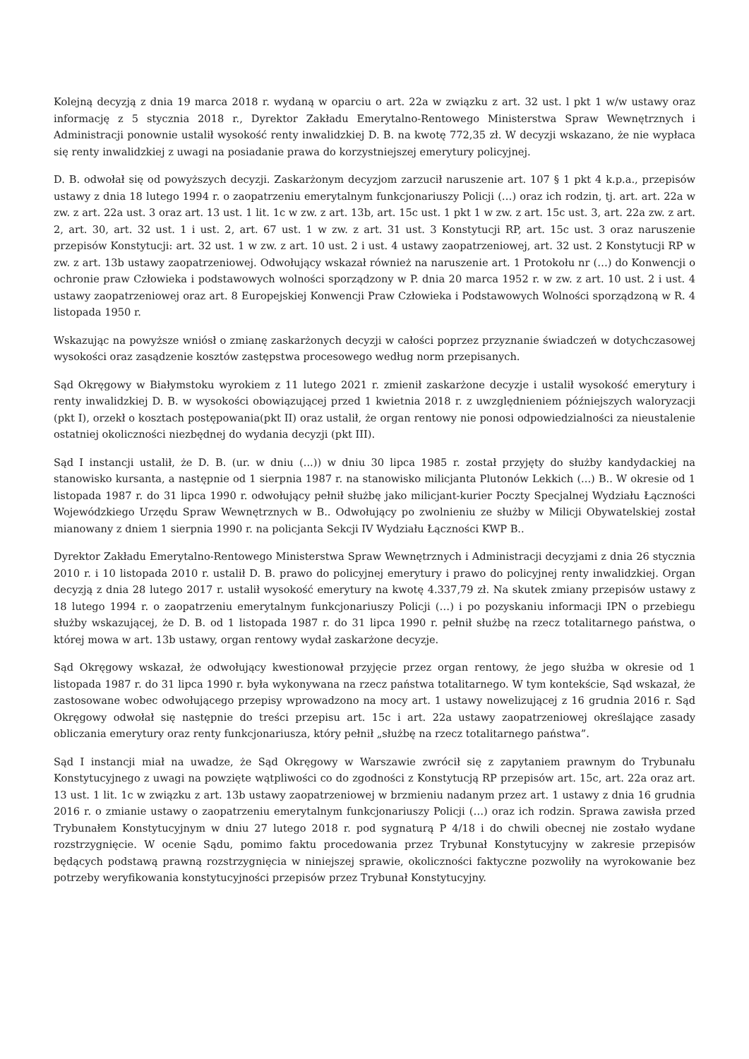Kolejną decyzją z dnia 19 marca 2018 r. wydaną w oparciu o art. 22a w związku z art. 32 ust. l pkt 1 w/w ustawy oraz informację z 5 stycznia 2018 r., Dyrektor Zakładu Emerytalno-Rentowego Ministerstwa Spraw Wewnętrznych i Administracji ponownie ustalił wysokość renty inwalidzkiej D. B. na kwotę 772,35 zł. W decyzji wskazano, że nie wypłaca się renty inwalidzkiej z uwagi na posiadanie prawa do korzystniejszej emerytury policyjnej.
D. B. odwołał się od powyższych decyzji. Zaskarżonym decyzjom zarzucił naruszenie art. 107 § 1 pkt 4 k.p.a., przepisów ustawy z dnia 18 lutego 1994 r. o zaopatrzeniu emerytalnym funkcjonariuszy Policji (…) oraz ich rodzin, tj. art. art. 22a w zw. z art. 22a ust. 3 oraz art. 13 ust. 1 lit. 1c w zw. z art. 13b, art. 15c ust. 1 pkt 1 w zw. z art. 15c ust. 3, art. 22a zw. z art. 2, art. 30, art. 32 ust. 1 i ust. 2, art. 67 ust. 1 w zw. z art. 31 ust. 3 Konstytucji RP, art. 15c ust. 3 oraz naruszenie przepisów Konstytucji: art. 32 ust. 1 w zw. z art. 10 ust. 2 i ust. 4 ustawy zaopatrzeniowej, art. 32 ust. 2 Konstytucji RP w zw. z art. 13b ustawy zaopatrzeniowej. Odwołujący wskazał również na naruszenie art. 1 Protokołu nr (…) do Konwencji o ochronie praw Człowieka i podstawowych wolności sporządzony w P. dnia 20 marca 1952 r. w zw. z art. 10 ust. 2 i ust. 4 ustawy zaopatrzeniowej oraz art. 8 Europejskiej Konwencji Praw Człowieka i Podstawowych Wolności sporządzoną w R. 4 listopada 1950 r.
Wskazując na powyższe wniósł o zmianę zaskarżonych decyzji w całości poprzez przyznanie świadczeń w dotychczasowej wysokości oraz zasądzenie kosztów zastępstwa procesowego według norm przepisanych.
Sąd Okręgowy w Białymstoku wyrokiem z 11 lutego 2021 r. zmienił zaskarżone decyzje i ustalił wysokość emerytury i renty inwalidzkiej D. B. w wysokości obowiązującej przed 1 kwietnia 2018 r. z uwzględnieniem późniejszych waloryzacji (pkt I), orzekł o kosztach postępowania(pkt II) oraz ustalił, że organ rentowy nie ponosi odpowiedzialności za nieustalenie ostatniej okoliczności niezbędnej do wydania decyzji (pkt III).
Sąd I instancji ustalił, że D. B. (ur. w dniu (...)) w dniu 30 lipca 1985 r. został przyjęty do służby kandydackiej na stanowisko kursanta, a następnie od 1 sierpnia 1987 r. na stanowisko milicjanta Plutonów Lekkich (...) B.. W okresie od 1 listopada 1987 r. do 31 lipca 1990 r. odwołujący pełnił służbę jako milicjant-kurier Poczty Specjalnej Wydziału Łączności Wojewódzkiego Urzędu Spraw Wewnętrznych w B.. Odwołujący po zwolnieniu ze służby w Milicji Obywatelskiej został mianowany z dniem 1 sierpnia 1990 r. na policjanta Sekcji IV Wydziału Łączności KWP B..
Dyrektor Zakładu Emerytalno-Rentowego Ministerstwa Spraw Wewnętrznych i Administracji decyzjami z dnia 26 stycznia 2010 r. i 10 listopada 2010 r. ustalił D. B. prawo do policyjnej emerytury i prawo do policyjnej renty inwalidzkiej. Organ decyzją z dnia 28 lutego 2017 r. ustalił wysokość emerytury na kwotę 4.337,79 zł. Na skutek zmiany przepisów ustawy z 18 lutego 1994 r. o zaopatrzeniu emerytalnym funkcjonariuszy Policji (…) i po pozyskaniu informacji IPN o przebiegu służby wskazującej, że D. B. od 1 listopada 1987 r. do 31 lipca 1990 r. pełnił służbę na rzecz totalitarnego państwa, o której mowa w art. 13b ustawy, organ rentowy wydał zaskarżone decyzje.
Sąd Okręgowy wskazał, że odwołujący kwestionował przyjęcie przez organ rentowy, że jego służba w okresie od 1 listopada 1987 r. do 31 lipca 1990 r. była wykonywana na rzecz państwa totalitarnego. W tym kontekście, Sąd wskazał, że zastosowane wobec odwołującego przepisy wprowadzono na mocy art. 1 ustawy nowelizującej z 16 grudnia 2016 r. Sąd Okręgowy odwołał się następnie do treści przepisu art. 15c i art. 22a ustawy zaopatrzeniowej określające zasady obliczania emerytury oraz renty funkcjonariusza, który pełnił „służbę na rzecz totalitarnego państwa”.
Sąd I instancji miał na uwadze, że Sąd Okręgowy w Warszawie zwrócił się z zapytaniem prawnym do Trybunału Konstytucyjnego z uwagi na powzięte wątpliwości co do zgodności z Konstytucją RP przepisów art. 15c, art. 22a oraz art. 13 ust. 1 lit. 1c w związku z art. 13b ustawy zaopatrzeniowej w brzmieniu nadanym przez art. 1 ustawy z dnia 16 grudnia 2016 r. o zmianie ustawy o zaopatrzeniu emerytalnym funkcjonariuszy Policji (…) oraz ich rodzin. Sprawa zawisła przed Trybunałem Konstytucyjnym w dniu 27 lutego 2018 r. pod sygnaturą P 4/18 i do chwili obecnej nie zostało wydane rozstrzygnięcie. W ocenie Sądu, pomimo faktu procedowania przez Trybunał Konstytucyjny w zakresie przepisów będących podstawą prawną rozstrzygnięcia w niniejszej sprawie, okoliczności faktyczne pozwoliły na wyrokowanie bez potrzeby weryfikowania konstytucyjności przepisów przez Trybunał Konstytucyjny.